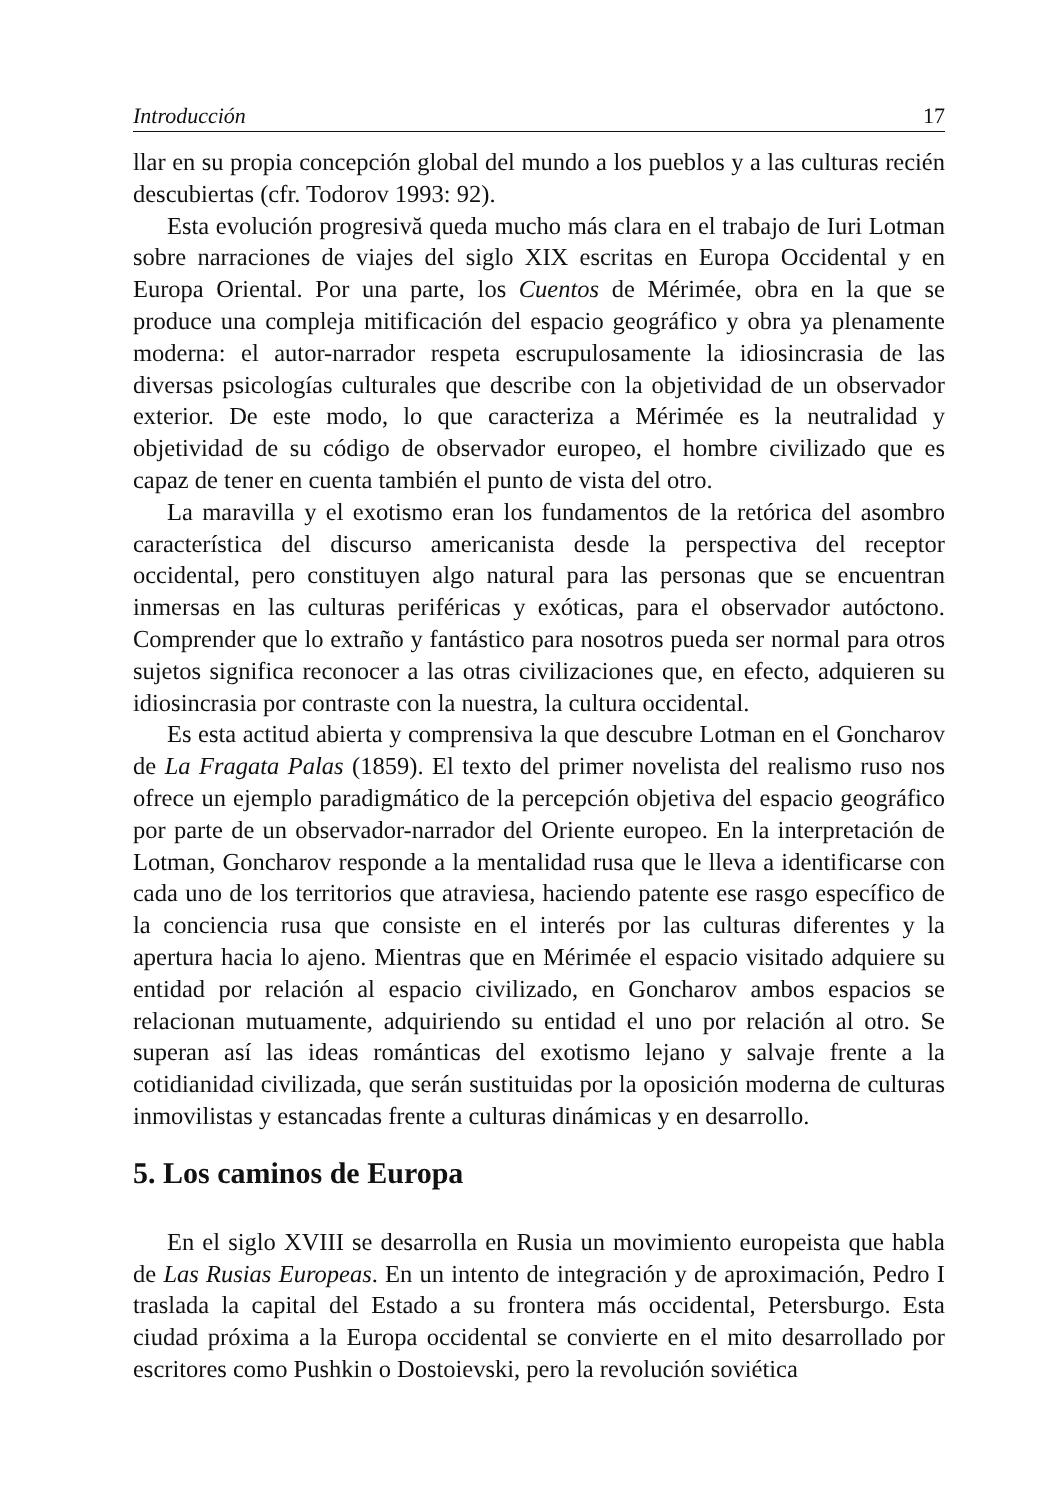Introducción 17
llar en su propia concepción global del mundo a los pueblos y a las culturas recién descubiertas (cfr. Todorov 1993: 92).
Esta evolución progresivă queda mucho más clara en el trabajo de Iuri Lotman sobre narraciones de viajes del siglo XIX escritas en Europa Occidental y en Europa Oriental. Por una parte, los Cuentos de Mérimée, obra en la que se produce una compleja mitificación del espacio geográfico y obra ya plenamente moderna: el autor-narrador respeta escrupulosamente la idiosincrasia de las diversas psicologías culturales que describe con la objetividad de un observador exterior. De este modo, lo que caracteriza a Mérimée es la neutralidad y objetividad de su código de observador europeo, el hombre civilizado que es capaz de tener en cuenta también el punto de vista del otro.
La maravilla y el exotismo eran los fundamentos de la retórica del asombro característica del discurso americanista desde la perspectiva del receptor occidental, pero constituyen algo natural para las personas que se encuentran inmersas en las culturas periféricas y exóticas, para el observador autóctono. Comprender que lo extraño y fantástico para nosotros pueda ser normal para otros sujetos significa reconocer a las otras civilizaciones que, en efecto, adquieren su idiosincrasia por contraste con la nuestra, la cultura occidental.
Es esta actitud abierta y comprensiva la que descubre Lotman en el Goncharov de La Fragata Palas (1859). El texto del primer novelista del realismo ruso nos ofrece un ejemplo paradigmático de la percepción objetiva del espacio geográfico por parte de un observador-narrador del Oriente europeo. En la interpretación de Lotman, Goncharov responde a la mentalidad rusa que le lleva a identificarse con cada uno de los territorios que atraviesa, haciendo patente ese rasgo específico de la conciencia rusa que consiste en el interés por las culturas diferentes y la apertura hacia lo ajeno. Mientras que en Mérimée el espacio visitado adquiere su entidad por relación al espacio civilizado, en Goncharov ambos espacios se relacionan mutuamente, adquiriendo su entidad el uno por relación al otro. Se superan así las ideas románticas del exotismo lejano y salvaje frente a la cotidianidad civilizada, que serán sustituidas por la oposición moderna de culturas inmovilistas y estancadas frente a culturas dinámicas y en desarrollo.
5. Los caminos de Europa
En el siglo XVIII se desarrolla en Rusia un movimiento europeista que habla de Las Rusias Europeas. En un intento de integración y de aproximación, Pedro I traslada la capital del Estado a su frontera más occidental, Petersburgo. Esta ciudad próxima a la Europa occidental se convierte en el mito desarrollado por escritores como Pushkin o Dostoievski, pero la revolución soviética